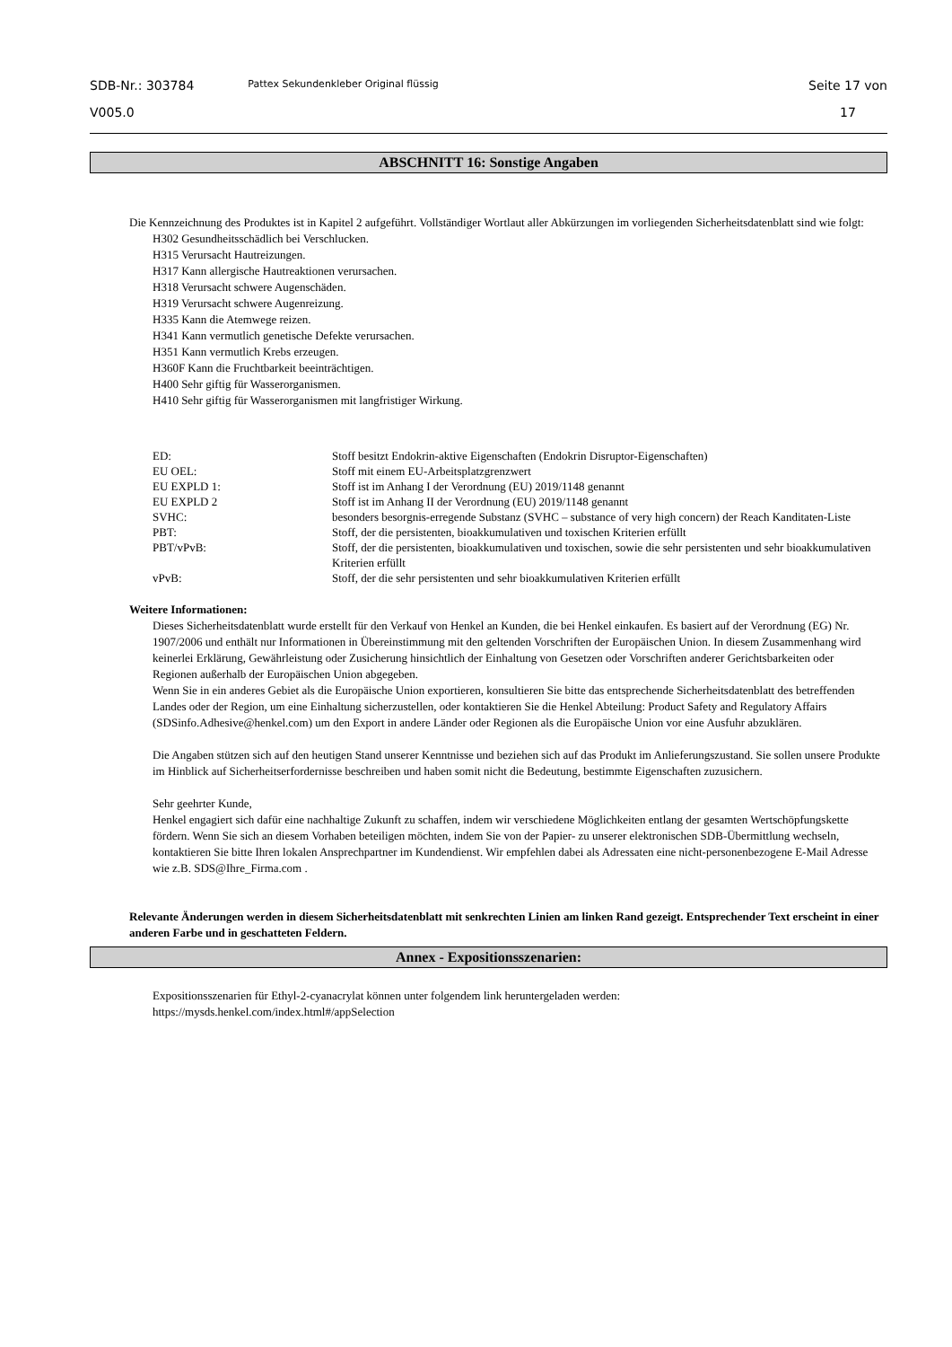SDB-Nr.: 303784
V005.0
Pattex Sekundenkleber Original flüssig
Seite 17 von
17
ABSCHNITT 16: Sonstige Angaben
Die Kennzeichnung des Produktes ist in Kapitel 2 aufgeführt. Vollständiger Wortlaut aller Abkürzungen im vorliegenden Sicherheitsdatenblatt sind wie folgt:
H302 Gesundheitsschädlich bei Verschlucken.
H315 Verursacht Hautreizungen.
H317 Kann allergische Hautreaktionen verursachen.
H318 Verursacht schwere Augenschäden.
H319 Verursacht schwere Augenreizung.
H335 Kann die Atemwege reizen.
H341 Kann vermutlich genetische Defekte verursachen.
H351 Kann vermutlich Krebs erzeugen.
H360F Kann die Fruchtbarkeit beeinträchtigen.
H400 Sehr giftig für Wasserorganismen.
H410 Sehr giftig für Wasserorganismen mit langfristiger Wirkung.
| ED: | Stoff besitzt Endokrin-aktive Eigenschaften (Endokrin Disruptor-Eigenschaften) |
| EU OEL: | Stoff mit einem EU-Arbeitsplatzgrenzwert |
| EU EXPLD 1: | Stoff ist im Anhang I der Verordnung (EU) 2019/1148 genannt |
| EU EXPLD 2 | Stoff ist im Anhang II der Verordnung (EU) 2019/1148 genannt |
| SVHC: | besonders besorgnis-erregende Substanz (SVHC – substance of very high concern) der Reach Kanditaten-Liste |
| PBT: | Stoff, der die persistenten, bioakkumulativen und toxischen Kriterien erfüllt |
| PBT/vPvB: | Stoff, der die persistenten, bioakkumulativen und toxischen, sowie die sehr persistenten und sehr bioakkumulativen Kriterien erfüllt |
| vPvB: | Stoff, der die sehr persistenten und sehr bioakkumulativen Kriterien erfüllt |
Weitere Informationen:
Dieses Sicherheitsdatenblatt wurde erstellt für den Verkauf von Henkel an Kunden, die bei Henkel einkaufen. Es basiert auf der Verordnung (EG) Nr. 1907/2006 und enthält nur Informationen in Übereinstimmung mit den geltenden Vorschriften der Europäischen Union. In diesem Zusammenhang wird keinerlei Erklärung, Gewährleistung oder Zusicherung hinsichtlich der Einhaltung von Gesetzen oder Vorschriften anderer Gerichtsbarkeiten oder Regionen außerhalb der Europäischen Union abgegeben.
Wenn Sie in ein anderes Gebiet als die Europäische Union exportieren, konsultieren Sie bitte das entsprechende Sicherheitsdatenblatt des betreffenden Landes oder der Region, um eine Einhaltung sicherzustellen, oder kontaktieren Sie die Henkel Abteilung: Product Safety and Regulatory Affairs (SDSinfo.Adhesive@henkel.com) um den Export in andere Länder oder Regionen als die Europäische Union vor eine Ausfuhr abzuklären.
Die Angaben stützen sich auf den heutigen Stand unserer Kenntnisse und beziehen sich auf das Produkt im Anlieferungszustand. Sie sollen unsere Produkte im Hinblick auf Sicherheitserfordernisse beschreiben und haben somit nicht die Bedeutung, bestimmte Eigenschaften zuzusichern.
Sehr geehrter Kunde,
Henkel engagiert sich dafür eine nachhaltige Zukunft zu schaffen, indem wir verschiedene Möglichkeiten entlang der gesamten Wertschöpfungskette fördern. Wenn Sie sich an diesem Vorhaben beteiligen möchten, indem Sie von der Papier- zu unserer elektronischen SDB-Übermittlung wechseln, kontaktieren Sie bitte Ihren lokalen Ansprechpartner im Kundendienst. Wir empfehlen dabei als Adressaten eine nicht-personenbezogene E-Mail Adresse wie z.B. SDS@Ihre_Firma.com .
Relevante Änderungen werden in diesem Sicherheitsdatenblatt mit senkrechten Linien am linken Rand gezeigt. Entsprechender Text erscheint in einer anderen Farbe und in geschatteten Feldern.
Annex - Expositionsszenarien:
Expositionsszenarien für Ethyl-2-cyanacrylat können unter folgendem link heruntergeladen werden:
https://mysds.henkel.com/index.html#/appSelection